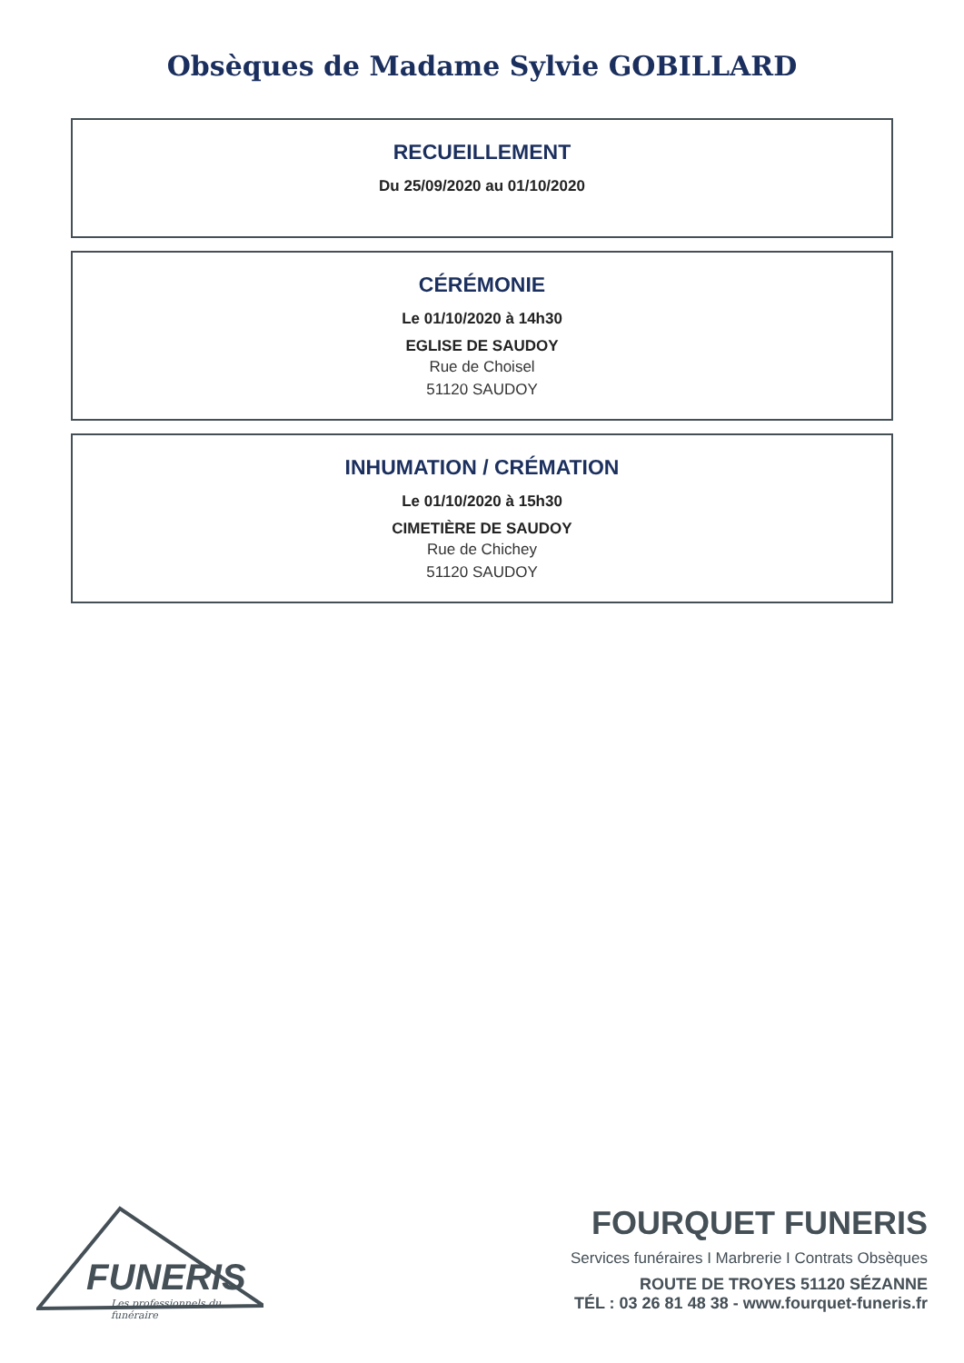Obsèques de Madame Sylvie GOBILLARD
RECUEILLEMENT
Du 25/09/2020 au 01/10/2020
CÉRÉMONIE
Le 01/10/2020 à 14h30
EGLISE DE SAUDOY
Rue de Choisel
51120 SAUDOY
INHUMATION / CRÉMATION
Le 01/10/2020 à 15h30
CIMETIÈRE DE SAUDOY
Rue de Chichey
51120 SAUDOY
FUNERIS
Les professionnels du funéraire
FOURQUET FUNERIS
Services funéraires I Marbrerie I Contrats Obsèques
ROUTE DE TROYES 51120 SÉZANNE
TÉL : 03 26 81 48 38 - www.fourquet-funeris.fr